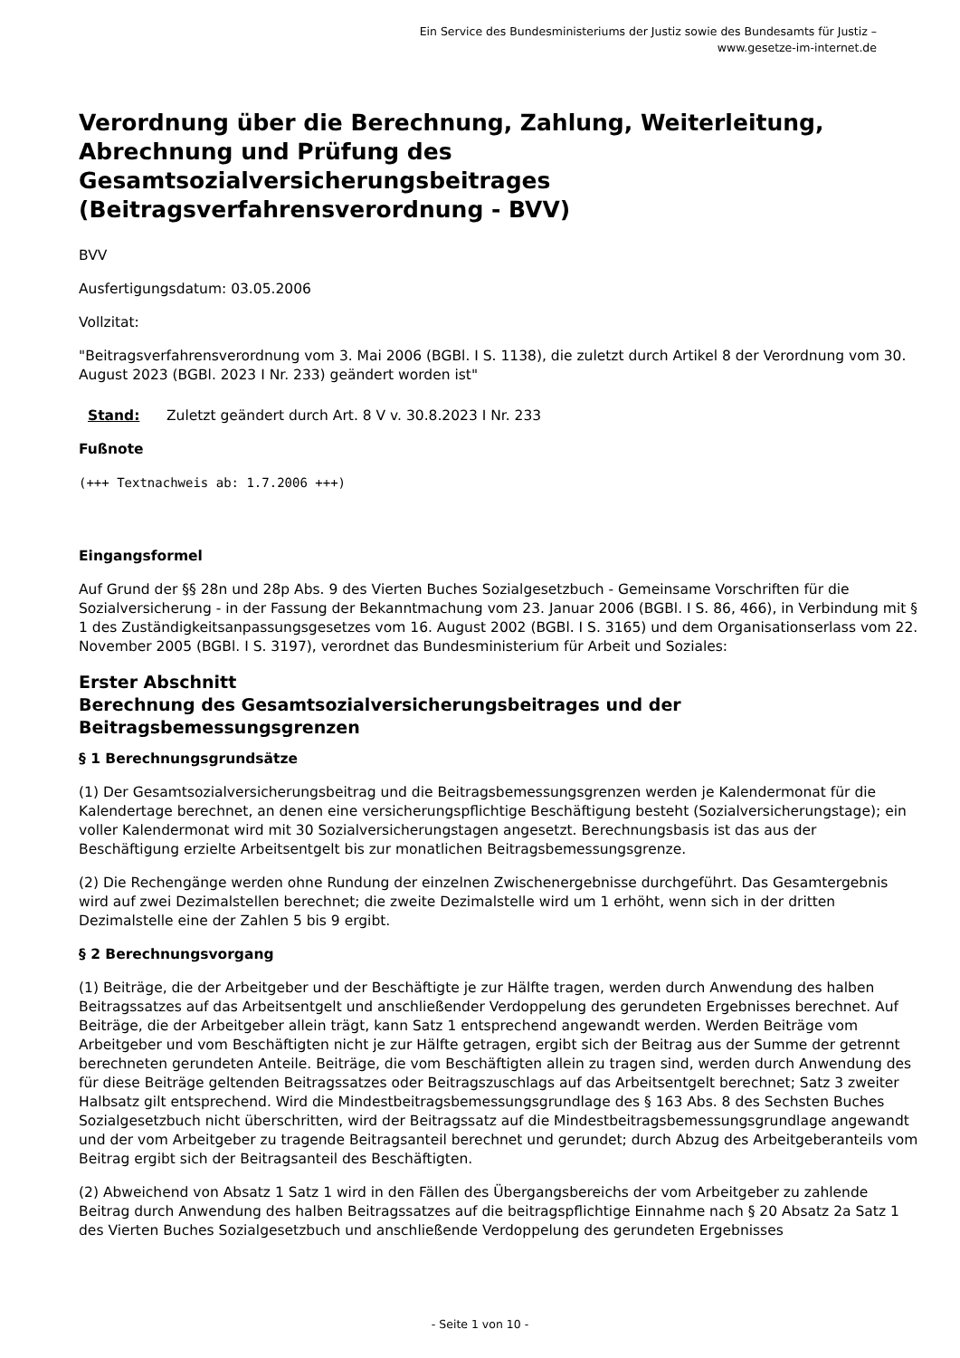Ein Service des Bundesministeriums der Justiz sowie des Bundesamts für Justiz – www.gesetze-im-internet.de
Verordnung über die Berechnung, Zahlung, Weiterleitung, Abrechnung und Prüfung des Gesamtsozialversicherungsbeitrages (Beitragsverfahrensverordnung - BVV)
BVV
Ausfertigungsdatum: 03.05.2006
Vollzitat:
"Beitragsverfahrensverordnung vom 3. Mai 2006 (BGBl. I S. 1138), die zuletzt durch Artikel 8 der Verordnung vom 30. August 2023 (BGBl. 2023 I Nr. 233) geändert worden ist"
Stand: Zuletzt geändert durch Art. 8 V v. 30.8.2023 I Nr. 233
Fußnote
(+++ Textnachweis ab: 1.7.2006 +++)
Eingangsformel
Auf Grund der §§ 28n und 28p Abs. 9 des Vierten Buches Sozialgesetzbuch - Gemeinsame Vorschriften für die Sozialversicherung - in der Fassung der Bekanntmachung vom 23. Januar 2006 (BGBl. I S. 86, 466), in Verbindung mit § 1 des Zuständigkeitsanpassungsgesetzes vom 16. August 2002 (BGBl. I S. 3165) und dem Organisationserlass vom 22. November 2005 (BGBl. I S. 3197), verordnet das Bundesministerium für Arbeit und Soziales:
Erster Abschnitt
Berechnung des Gesamtsozialversicherungsbeitrages und der Beitragsbemessungsgrenzen
§ 1 Berechnungsgrundsätze
(1) Der Gesamtsozialversicherungsbeitrag und die Beitragsbemessungsgrenzen werden je Kalendermonat für die Kalendertage berechnet, an denen eine versicherungspflichtige Beschäftigung besteht (Sozialversicherungstage); ein voller Kalendermonat wird mit 30 Sozialversicherungstagen angesetzt. Berechnungsbasis ist das aus der Beschäftigung erzielte Arbeitsentgelt bis zur monatlichen Beitragsbemessungsgrenze.
(2) Die Rechengänge werden ohne Rundung der einzelnen Zwischenergebnisse durchgeführt. Das Gesamtergebnis wird auf zwei Dezimalstellen berechnet; die zweite Dezimalstelle wird um 1 erhöht, wenn sich in der dritten Dezimalstelle eine der Zahlen 5 bis 9 ergibt.
§ 2 Berechnungsvorgang
(1) Beiträge, die der Arbeitgeber und der Beschäftigte je zur Hälfte tragen, werden durch Anwendung des halben Beitragssatzes auf das Arbeitsentgelt und anschließender Verdoppelung des gerundeten Ergebnisses berechnet. Auf Beiträge, die der Arbeitgeber allein trägt, kann Satz 1 entsprechend angewandt werden. Werden Beiträge vom Arbeitgeber und vom Beschäftigten nicht je zur Hälfte getragen, ergibt sich der Beitrag aus der Summe der getrennt berechneten gerundeten Anteile. Beiträge, die vom Beschäftigten allein zu tragen sind, werden durch Anwendung des für diese Beiträge geltenden Beitragssatzes oder Beitragszuschlags auf das Arbeitsentgelt berechnet; Satz 3 zweiter Halbsatz gilt entsprechend. Wird die Mindestbeitragsbemessungsgrundlage des § 163 Abs. 8 des Sechsten Buches Sozialgesetzbuch nicht überschritten, wird der Beitragssatz auf die Mindestbeitragsbemessungsgrundlage angewandt und der vom Arbeitgeber zu tragende Beitragsanteil berechnet und gerundet; durch Abzug des Arbeitgeberanteils vom Beitrag ergibt sich der Beitragsanteil des Beschäftigten.
(2) Abweichend von Absatz 1 Satz 1 wird in den Fällen des Übergangsbereichs der vom Arbeitgeber zu zahlende Beitrag durch Anwendung des halben Beitragssatzes auf die beitragspflichtige Einnahme nach § 20 Absatz 2a Satz 1 des Vierten Buches Sozialgesetzbuch und anschließende Verdoppelung des gerundeten Ergebnisses
- Seite 1 von 10 -